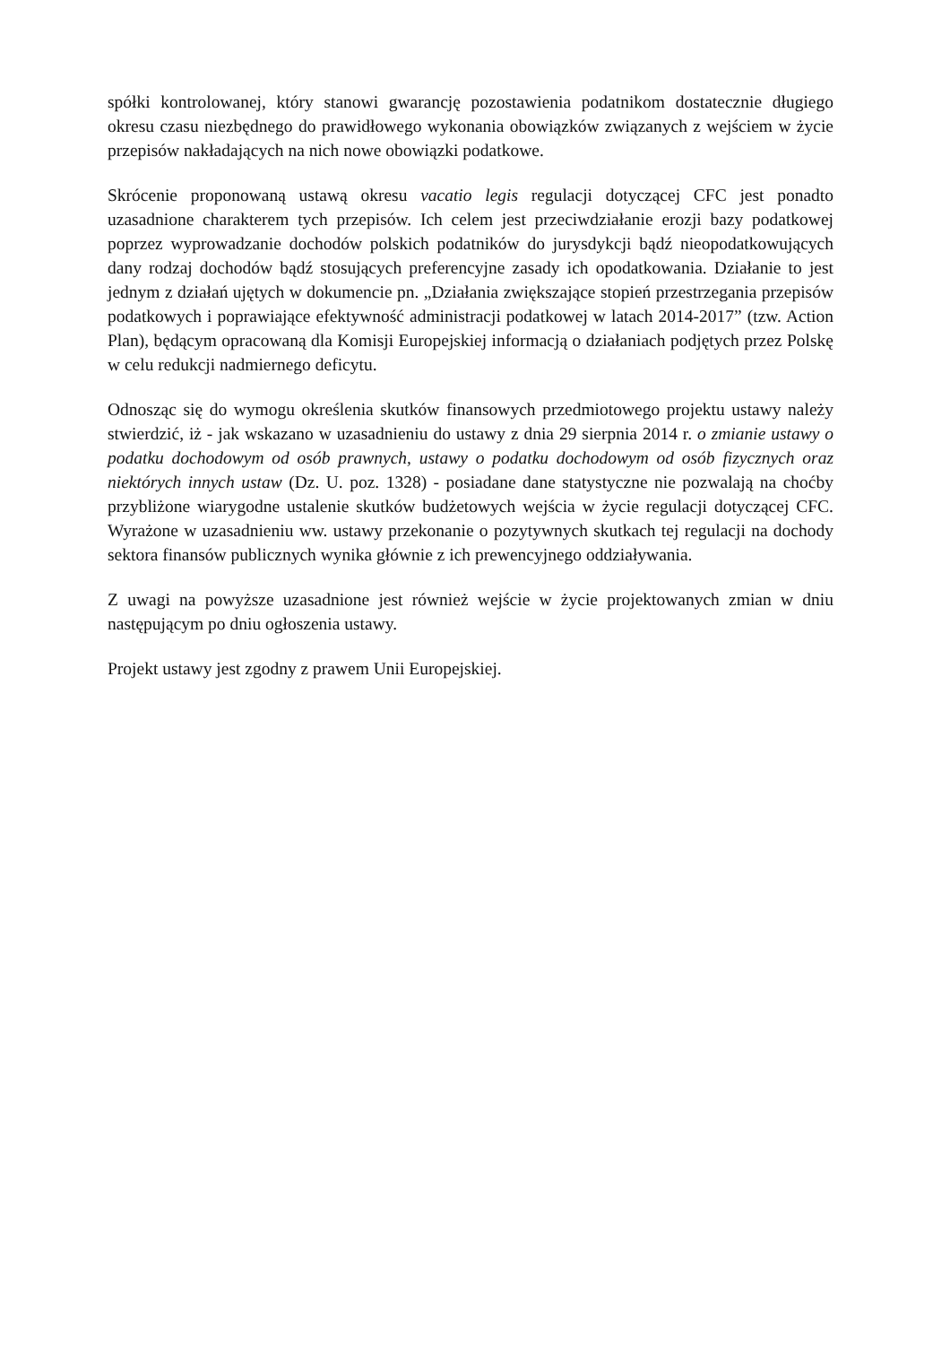spółki kontrolowanej, który stanowi gwarancję pozostawienia podatnikom dostatecznie długiego okresu czasu niezbędnego do prawidłowego wykonania obowiązków związanych z wejściem w życie przepisów nakładających na nich nowe obowiązki podatkowe.
Skrócenie proponowaną ustawą okresu vacatio legis regulacji dotyczącej CFC jest ponadto uzasadnione charakterem tych przepisów. Ich celem jest przeciwdziałanie erozji bazy podatkowej poprzez wyprowadzanie dochodów polskich podatników do jurysdykcji bądź nieopodatkowujących dany rodzaj dochodów bądź stosujących preferencyjne zasady ich opodatkowania. Działanie to jest jednym z działań ujętych w dokumencie pn. „Działania zwiększające stopień przestrzegania przepisów podatkowych i poprawiające efektywność administracji podatkowej w latach 2014-2017” (tzw. Action Plan), będącym opracowaną dla Komisji Europejskiej informacją o działaniach podjętych przez Polskę w celu redukcji nadmiernego deficytu.
Odnosząc się do wymogu określenia skutków finansowych przedmiotowego projektu ustawy należy stwierdzić, iż - jak wskazano w uzasadnieniu do ustawy z dnia 29 sierpnia 2014 r. o zmianie ustawy o podatku dochodowym od osób prawnych, ustawy o podatku dochodowym od osób fizycznych oraz niektórych innych ustaw (Dz. U. poz. 1328) - posiadane dane statystyczne nie pozwalają na choćby przybliżone wiarygodne ustalenie skutków budżetowych wejścia w życie regulacji dotyczącej CFC. Wyrażone w uzasadnieniu ww. ustawy przekonanie o pozytywnych skutkach tej regulacji na dochody sektora finansów publicznych wynika głównie z ich prewencyjnego oddziaływania.
Z uwagi na powyższe uzasadnione jest również wejście w życie projektowanych zmian w dniu następującym po dniu ogłoszenia ustawy.
Projekt ustawy jest zgodny z prawem Unii Europejskiej.